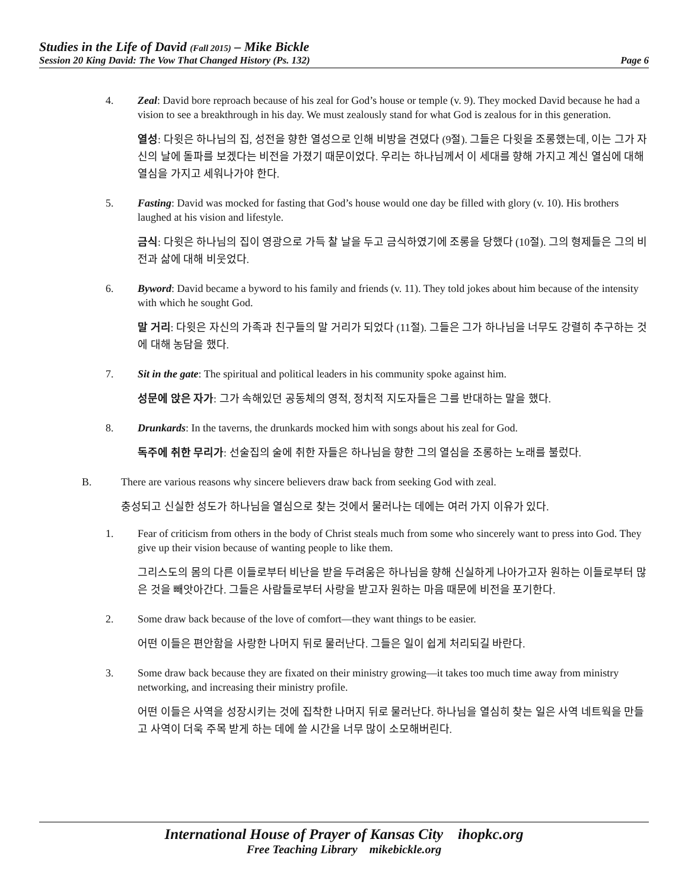Studies in the Life of David (Fall 2015) – Mike Bickle
Session 20 King David: The Vow That Changed History (Ps. 132) Page 6
4. Zeal: David bore reproach because of his zeal for God’s house or temple (v. 9). They mocked David because he had a vision to see a breakthrough in his day. We must zealously stand for what God is zealous for in this generation.
열성: 다윗은 하나님의 집, 성전을 향한 열성으로 인해 비방을 견뎠다 (9절). 그들은 다윗을 조롱했는데, 이는 그가 자신의 날에 돌파를 보겠다는 비전을 가졌기 때문이었다. 우리는 하나님께서 이 세대를 향해 가지고 계신 열심에 대해 열심을 가지고 세워나가야 한다.
5. Fasting: David was mocked for fasting that God’s house would one day be filled with glory (v. 10). His brothers laughed at his vision and lifestyle.
금식: 다윗은 하나님의 집이 영광으로 가득 찰 날을 두고 금식하였기에 조롱을 당했다 (10절). 그의 형제들은 그의 비전과 삶에 대해 비웃었다.
6. Byword: David became a byword to his family and friends (v. 11). They told jokes about him because of the intensity with which he sought God.
말 거리: 다윗은 자신의 가족과 친구들의 말 거리가 되었다 (11절). 그들은 그가 하나님을 너무도 강렬히 추구하는 것에 대해 농담을 했다.
7. Sit in the gate: The spiritual and political leaders in his community spoke against him.
성문에 앉은 자가: 그가 속해있던 공동체의 영적, 정치적 지도자들은 그를 반대하는 말을 했다.
8. Drunkards: In the taverns, the drunkards mocked him with songs about his zeal for God.
독주에 취한 무리가: 선술집의 술에 취한 자들은 하나님을 향한 그의 열심을 조롱하는 노래를 불렀다.
B. There are various reasons why sincere believers draw back from seeking God with zeal.
충성되고 신실한 성도가 하나님을 열심으로 찾는 것에서 물러나는 데에는 여러 가지 이유가 있다.
1. Fear of criticism from others in the body of Christ steals much from some who sincerely want to press into God. They give up their vision because of wanting people to like them.
그리스도의 몸의 다른 이들로부터 비난을 받을 두려움은 하나님을 향해 신실하게 나아가고자 원하는 이들로부터 많은 것을 빼앗아간다. 그들은 사람들로부터 사랑을 받고자 원하는 마음 때문에 비전을 포기한다.
2. Some draw back because of the love of comfort—they want things to be easier.
어떤 이들은 편안함을 사랑한 나머지 뒤로 물러난다. 그들은 일이 쉽게 처리되길 바란다.
3. Some draw back because they are fixated on their ministry growing—it takes too much time away from ministry networking, and increasing their ministry profile.
어떤 이들은 사역을 성장시키는 것에 집착한 나머지 뒤로 물러난다. 하나님을 열심히 찾는 일은 사역 네트웍을 만들고 사역이 더욱 주목 받게 하는 데에 쓸 시간을 너무 많이 소모해버린다.
International House of Prayer of Kansas City ihopkc.org
Free Teaching Library mikebickle.org